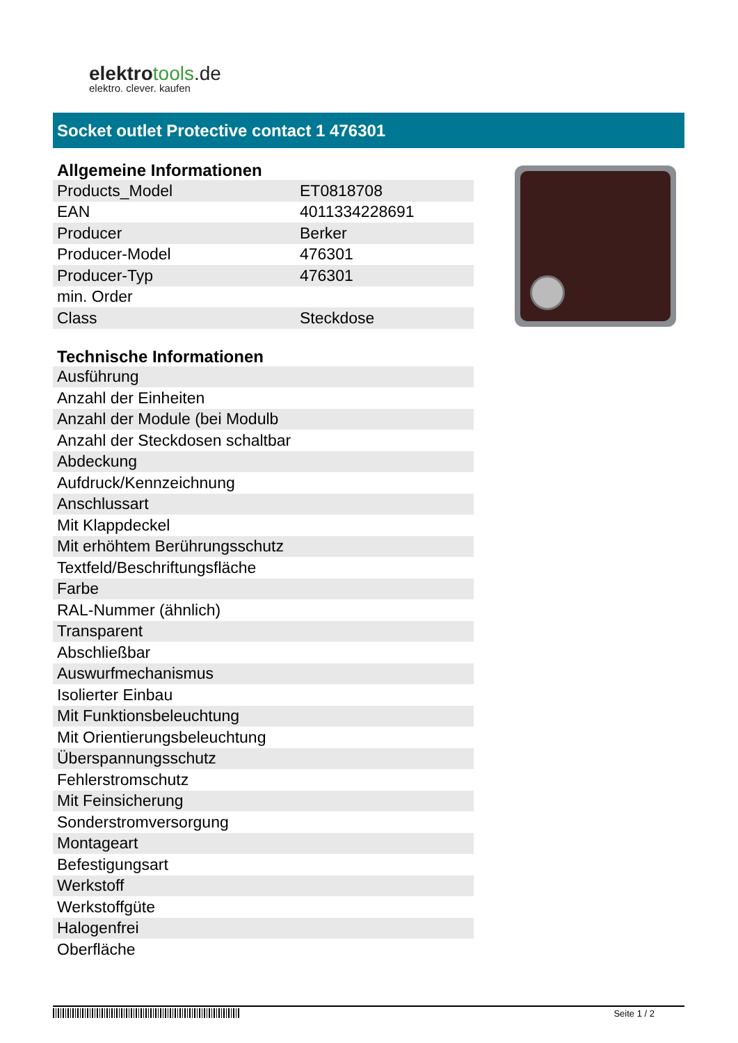elektrotools.de
elektro. clever. kaufen
Socket outlet Protective contact 1 476301
| Allgemeine Informationen | |
| --- | --- |
| Products_Model | ET0818708 |
| EAN | 4011334228691 |
| Producer | Berker |
| Producer-Model | 476301 |
| Producer-Typ | 476301 |
| min. Order | |
| Class | Steckdose |
| Technische Informationen | |
| --- | --- |
| Ausführung | |
| Anzahl der Einheiten | |
| Anzahl der Module (bei Modulb | |
| Anzahl der Steckdosen schaltbar | |
| Abdeckung | |
| Aufdruck/Kennzeichnung | |
| Anschlussart | |
| Mit Klappdeckel | |
| Mit erhöhtem Berührungsschutz | |
| Textfeld/Beschriftungsfläche | |
| Farbe | |
| RAL-Nummer (ähnlich) | |
| Transparent | |
| Abschließbar | |
| Auswurfmechanismus | |
| Isolierter Einbau | |
| Mit Funktionsbeleuchtung | |
| Mit Orientierungsbeleuchtung | |
| Überspannungsschutz | |
| Fehlerstromschutz | |
| Mit Feinsicherung | |
| Sonderstromversorgung | |
| Montageart | |
| Befestigungsart | |
| Werkstoff | |
| Werkstoffgüte | |
| Halogenfrei | |
| Oberfläche | |
Seite 1 / 2